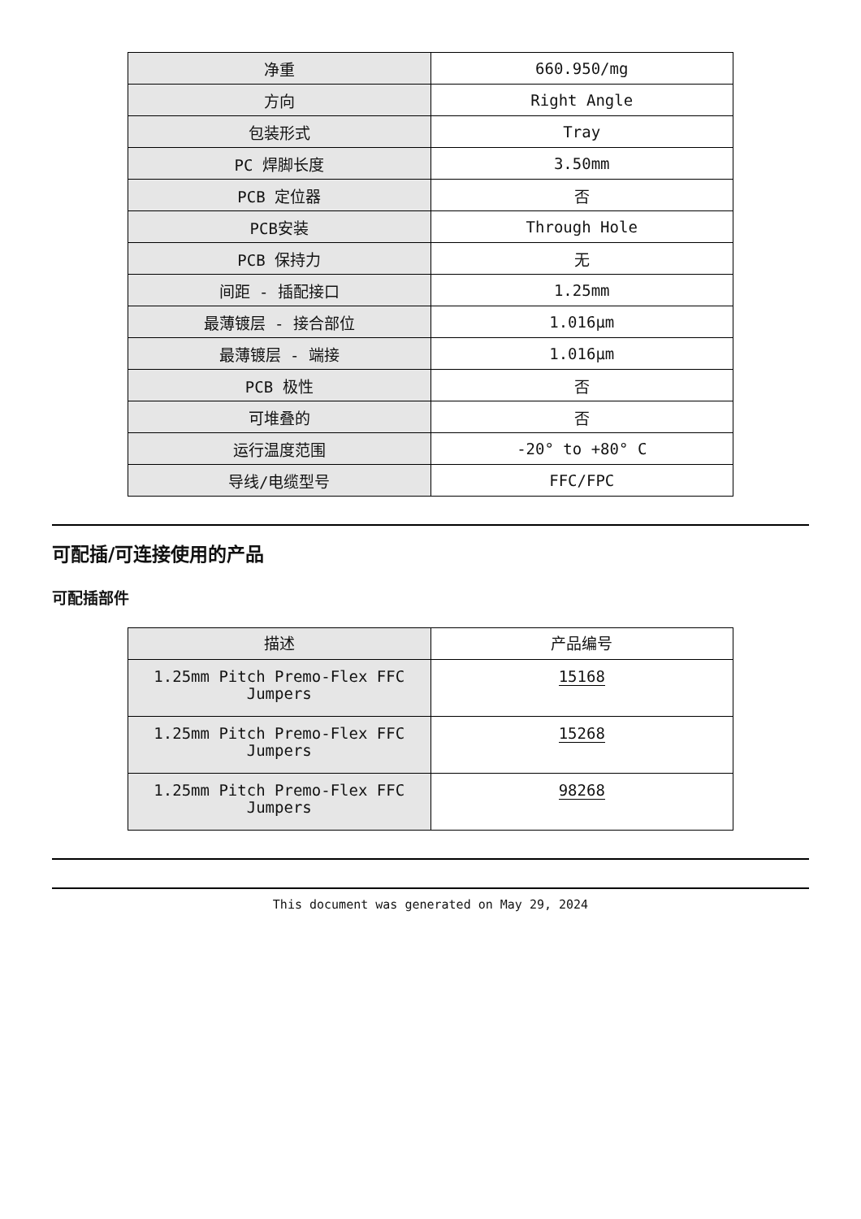| 净重 | 660.950/mg |
| 方向 | Right Angle |
| 包装形式 | Tray |
| PC 焊脚长度 | 3.50mm |
| PCB 定位器 | 否 |
| PCB安装 | Through Hole |
| PCB 保持力 | 无 |
| 间距 - 插配接口 | 1.25mm |
| 最薄镀层 - 接合部位 | 1.016µm |
| 最薄镀层 - 端接 | 1.016µm |
| PCB 极性 | 否 |
| 可堆叠的 | 否 |
| 运行温度范围 | -20° to +80° C |
| 导线/电缆型号 | FFC/FPC |
可配插/可连接使用的产品
可配插部件
| 描述 | 产品编号 |
| 1.25mm Pitch Premo-Flex FFC Jumpers | 15168 |
| 1.25mm Pitch Premo-Flex FFC Jumpers | 15268 |
| 1.25mm Pitch Premo-Flex FFC Jumpers | 98268 |
This document was generated on May 29, 2024